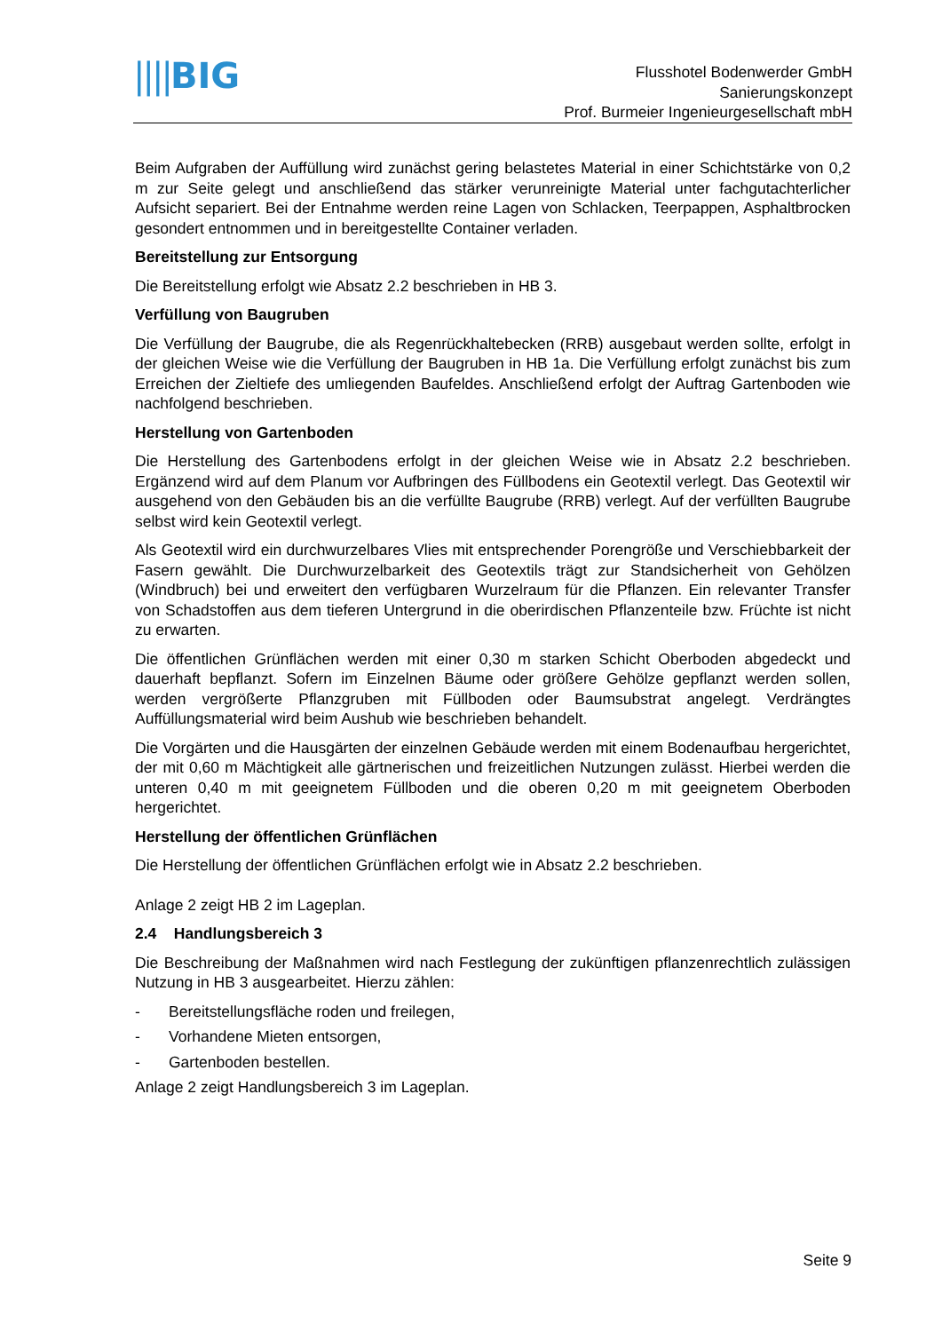||||BIG
Flusshotel Bodenwerder GmbH
Sanierungskonzept
Prof. Burmeier Ingenieurgesellschaft mbH
Beim Aufgraben der Auffüllung wird zunächst gering belastetes Material in einer Schichtstärke von 0,2 m zur Seite gelegt und anschließend das stärker verunreinigte Material unter fachgutachterlicher Aufsicht separiert. Bei der Entnahme werden reine Lagen von Schlacken, Teerpappen, Asphaltbrocken gesondert entnommen und in bereitgestellte Container verladen.
Bereitstellung zur Entsorgung
Die Bereitstellung erfolgt wie Absatz 2.2 beschrieben in HB 3.
Verfüllung von Baugruben
Die Verfüllung der Baugrube, die als Regenrückhaltebecken (RRB) ausgebaut werden sollte, erfolgt in der gleichen Weise wie die Verfüllung der Baugruben in HB 1a. Die Verfüllung erfolgt zunächst bis zum Erreichen der Zieltiefe des umliegenden Baufeldes. Anschließend erfolgt der Auftrag Gartenboden wie nachfolgend beschrieben.
Herstellung von Gartenboden
Die Herstellung des Gartenbodens erfolgt in der gleichen Weise wie in Absatz 2.2 beschrieben. Ergänzend wird auf dem Planum vor Aufbringen des Füllbodens ein Geotextil verlegt. Das Geotextil wir ausgehend von den Gebäuden bis an die verfüllte Baugrube (RRB) verlegt. Auf der verfüllten Baugrube selbst wird kein Geotextil verlegt.
Als Geotextil wird ein durchwurzelbares Vlies mit entsprechender Porengröße und Verschiebbarkeit der Fasern gewählt. Die Durchwurzelbarkeit des Geotextils trägt zur Standsicherheit von Gehölzen (Windbruch) bei und erweitert den verfügbaren Wurzelraum für die Pflanzen. Ein relevanter Transfer von Schadstoffen aus dem tieferen Untergrund in die oberirdischen Pflanzenteile bzw. Früchte ist nicht zu erwarten.
Die öffentlichen Grünflächen werden mit einer 0,30 m starken Schicht Oberboden abgedeckt und dauerhaft bepflanzt. Sofern im Einzelnen Bäume oder größere Gehölze gepflanzt werden sollen, werden vergrößerte Pflanzgruben mit Füllboden oder Baumsubstrat angelegt. Verdrängtes Auffüllungsmaterial wird beim Aushub wie beschrieben behandelt.
Die Vorgärten und die Hausgärten der einzelnen Gebäude werden mit einem Bodenaufbau hergerichtet, der mit 0,60 m Mächtigkeit alle gärtnerischen und freizeitlichen Nutzungen zulässt. Hierbei werden die unteren 0,40 m mit geeignetem Füllboden und die oberen 0,20 m mit geeignetem Oberboden hergerichtet.
Herstellung der öffentlichen Grünflächen
Die Herstellung der öffentlichen Grünflächen erfolgt wie in Absatz 2.2 beschrieben.
Anlage 2 zeigt HB 2 im Lageplan.
2.4 Handlungsbereich 3
Die Beschreibung der Maßnahmen wird nach Festlegung der zukünftigen pflanzenrechtlich zulässigen Nutzung in HB 3 ausgearbeitet. Hierzu zählen:
- Bereitstellungsfläche roden und freilegen,
- Vorhandene Mieten entsorgen,
- Gartenboden bestellen.
Anlage 2 zeigt Handlungsbereich 3 im Lageplan.
Seite 9